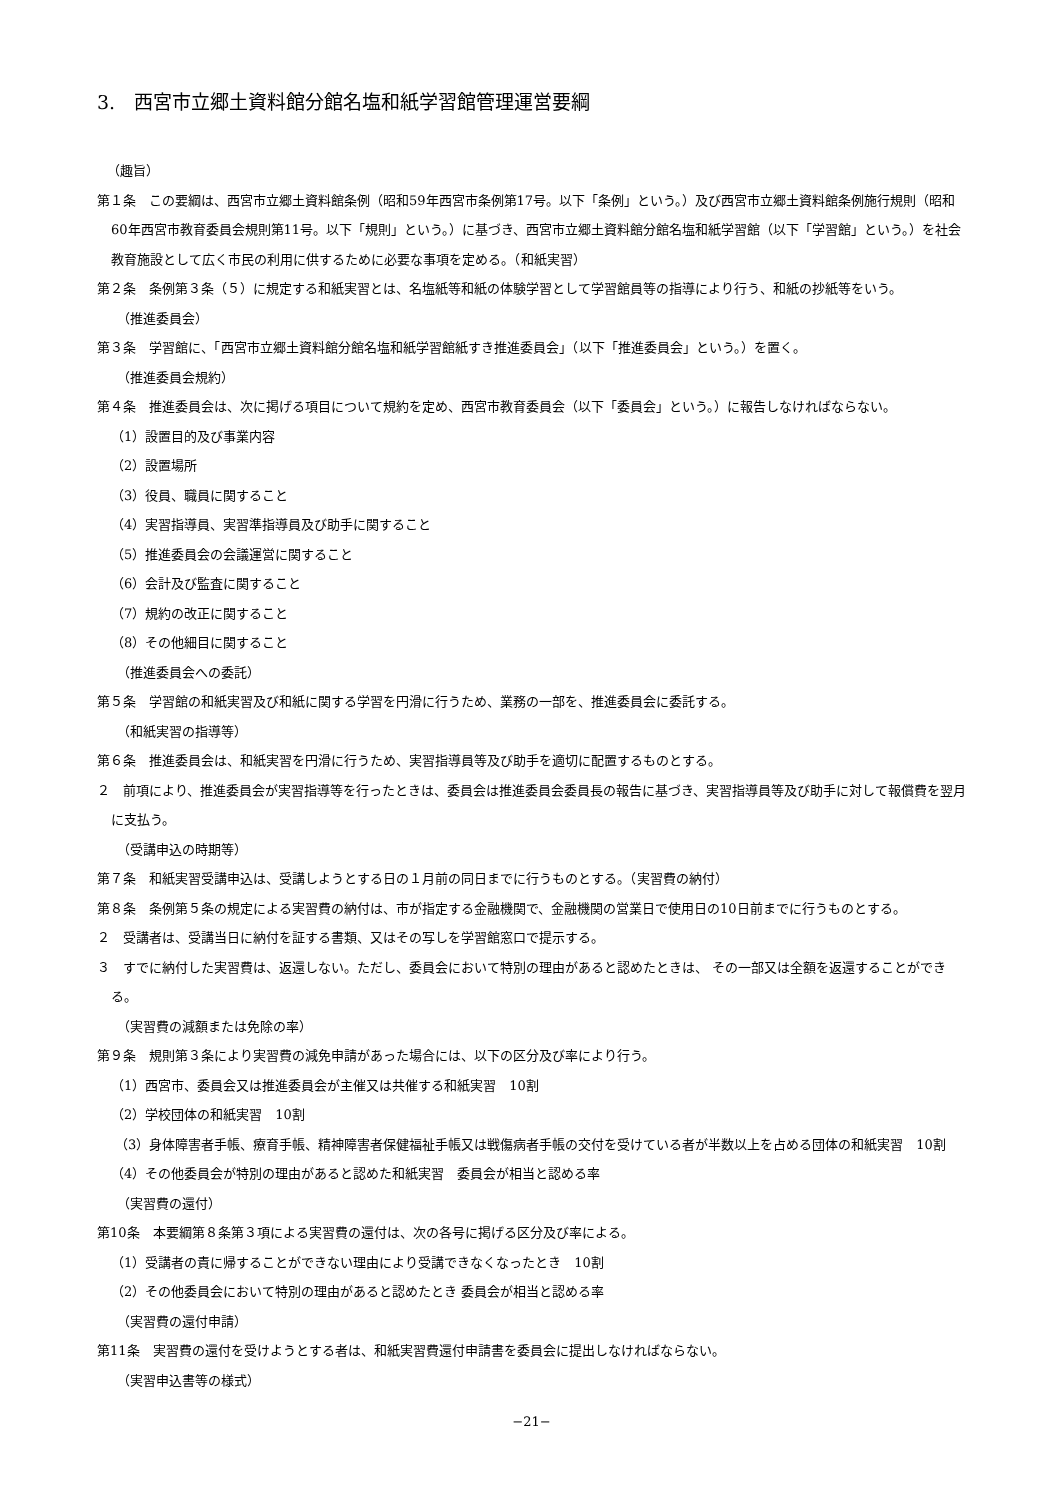3.　西宮市立郷土資料館分館名塩和紙学習館管理運営要綱
（趣旨）
第１条　この要綱は、西宮市立郷土資料館条例（昭和59年西宮市条例第17号。以下「条例」という。）及び西宮市立郷土資料館条例施行規則（昭和60年西宮市教育委員会規則第11号。以下「規則」という。）に基づき、西宮市立郷土資料館分館名塩和紙学習館（以下「学習館」という。）を社会教育施設として広く市民の利用に供するために必要な事項を定める。（和紙実習）
第２条　条例第３条（５）に規定する和紙実習とは、名塩紙等和紙の体験学習として学習館員等の指導により行う、和紙の抄紙等をいう。
（推進委員会）
第３条　学習館に、「西宮市立郷土資料館分館名塩和紙学習館紙すき推進委員会」（以下「推進委員会」という。）を置く。
（推進委員会規約）
第４条　推進委員会は、次に掲げる項目について規約を定め、西宮市教育委員会（以下「委員会」という。）に報告しなければならない。
（1）設置目的及び事業内容
（2）設置場所
（3）役員、職員に関すること
（4）実習指導員、実習準指導員及び助手に関すること
（5）推進委員会の会議運営に関すること
（6）会計及び監査に関すること
（7）規約の改正に関すること
（8）その他細目に関すること
（推進委員会への委託）
第５条　学習館の和紙実習及び和紙に関する学習を円滑に行うため、業務の一部を、推進委員会に委託する。
（和紙実習の指導等）
第６条　推進委員会は、和紙実習を円滑に行うため、実習指導員等及び助手を適切に配置するものとする。
２　前項により、推進委員会が実習指導等を行ったときは、委員会は推進委員会委員長の報告に基づき、実習指導員等及び助手に対して報償費を翌月に支払う。
（受講申込の時期等）
第７条　和紙実習受講申込は、受講しようとする日の１月前の同日までに行うものとする。（実習費の納付）
第８条　条例第５条の規定による実習費の納付は、市が指定する金融機関で、金融機関の営業日で使用日の10日前までに行うものとする。
２　受講者は、受講当日に納付を証する書類、又はその写しを学習館窓口で提示する。
３　すでに納付した実習費は、返還しない。ただし、委員会において特別の理由があると認めたときは、 その一部又は全額を返還することができる。
（実習費の減額または免除の率）
第９条　規則第３条により実習費の減免申請があった場合には、以下の区分及び率により行う。
（1）西宮市、委員会又は推進委員会が主催又は共催する和紙実習　10割
（2）学校団体の和紙実習　10割
（3）身体障害者手帳、療育手帳、精神障害者保健福祉手帳又は戦傷病者手帳の交付を受けている者が半数以上を占める団体の和紙実習　10割
（4）その他委員会が特別の理由があると認めた和紙実習　委員会が相当と認める率
（実習費の還付）
第10条　本要綱第８条第３項による実習費の還付は、次の各号に掲げる区分及び率による。
（1）受講者の責に帰することができない理由により受講できなくなったとき　10割
（2）その他委員会において特別の理由があると認めたとき 委員会が相当と認める率
（実習費の還付申請）
第11条　実習費の還付を受けようとする者は、和紙実習費還付申請書を委員会に提出しなければならない。
（実習申込書等の様式）
−21−